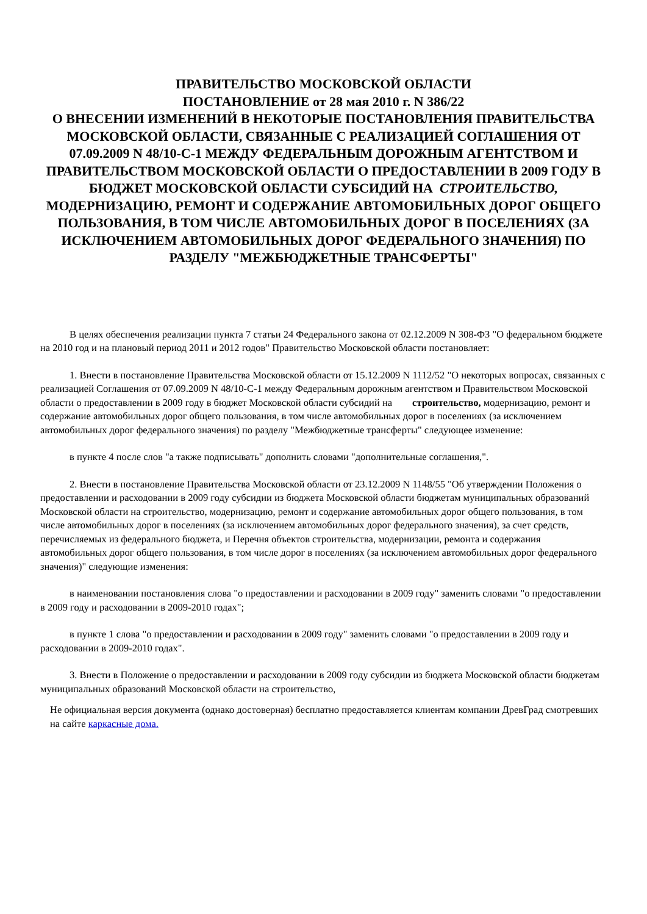ПРАВИТЕЛЬСТВО МОСКОВСКОЙ ОБЛАСТИ
ПОСТАНОВЛЕНИЕ от 28 мая 2010 г. N 386/22
О ВНЕСЕНИИ ИЗМЕНЕНИЙ В НЕКОТОРЫЕ ПОСТАНОВЛЕНИЯ ПРАВИТЕЛЬСТВА МОСКОВСКОЙ ОБЛАСТИ, СВЯЗАННЫЕ С РЕАЛИЗАЦИЕЙ СОГЛАШЕНИЯ ОТ 07.09.2009 N 48/10-С-1 МЕЖДУ ФЕДЕРАЛЬНЫМ ДОРОЖНЫМ АГЕНТСТВОМ И ПРАВИТЕЛЬСТВОМ МОСКОВСКОЙ ОБЛАСТИ О ПРЕДОСТАВЛЕНИИ В 2009 ГОДУ В БЮДЖЕТ МОСКОВСКОЙ ОБЛАСТИ СУБСИДИЙ НА СТРОИТЕЛЬСТВО, МОДЕРНИЗАЦИЮ, РЕМОНТ И СОДЕРЖАНИЕ АВТОМОБИЛЬНЫХ ДОРОГ ОБЩЕГО ПОЛЬЗОВАНИЯ, В ТОМ ЧИСЛЕ АВТОМОБИЛЬНЫХ ДОРОГ В ПОСЕЛЕНИЯХ (ЗА ИСКЛЮЧЕНИЕМ АВТОМОБИЛЬНЫХ ДОРОГ ФЕДЕРАЛЬНОГО ЗНАЧЕНИЯ) ПО РАЗДЕЛУ "МЕЖБЮДЖЕТНЫЕ ТРАНСФЕРТЫ"
В целях обеспечения реализации пункта 7 статьи 24 Федерального закона от 02.12.2009 N 308-ФЗ "О федеральном бюджете на 2010 год и на плановый период 2011 и 2012 годов" Правительство Московской области постановляет:
1. Внести в постановление Правительства Московской области от 15.12.2009 N 1112/52 "О некоторых вопросах, связанных с реализацией Соглашения от 07.09.2009 N 48/10-С-1 между Федеральным дорожным агентством и Правительством Московской области о предоставлении в 2009 году в бюджет Московской области субсидий на строительство, модернизацию, ремонт и содержание автомобильных дорог общего пользования, в том числе автомобильных дорог в поселениях (за исключением автомобильных дорог федерального значения) по разделу "Межбюджетные трансферты" следующее изменение:
в пункте 4 после слов "а также подписывать" дополнить словами "дополнительные соглашения,".
2. Внести в постановление Правительства Московской области от 23.12.2009 N 1148/55 "Об утверждении Положения о предоставлении и расходовании в 2009 году субсидии из бюджета Московской области бюджетам муниципальных образований Московской области на строительство, модернизацию, ремонт и содержание автомобильных дорог общего пользования, в том числе автомобильных дорог в поселениях (за исключением автомобильных дорог федерального значения), за счет средств, перечисляемых из федерального бюджета, и Перечня объектов строительства, модернизации, ремонта и содержания автомобильных дорог общего пользования, в том числе дорог в поселениях (за исключением автомобильных дорог федерального значения)" следующие изменения:
в наименовании постановления слова "о предоставлении и расходовании в 2009 году" заменить словами "о предоставлении в 2009 году и расходовании в 2009-2010 годах";
в пункте 1 слова "о предоставлении и расходовании в 2009 году" заменить словами "о предоставлении в 2009 году и расходовании в 2009-2010 годах".
3. Внести в Положение о предоставлении и расходовании в 2009 году субсидии из бюджета Московской области бюджетам муниципальных образований Московской области на строительство,
Не официальная версия документа (однако достоверная) бесплатно предоставляется клиентам компании ДревГрад смотревших на сайте каркасные дома.